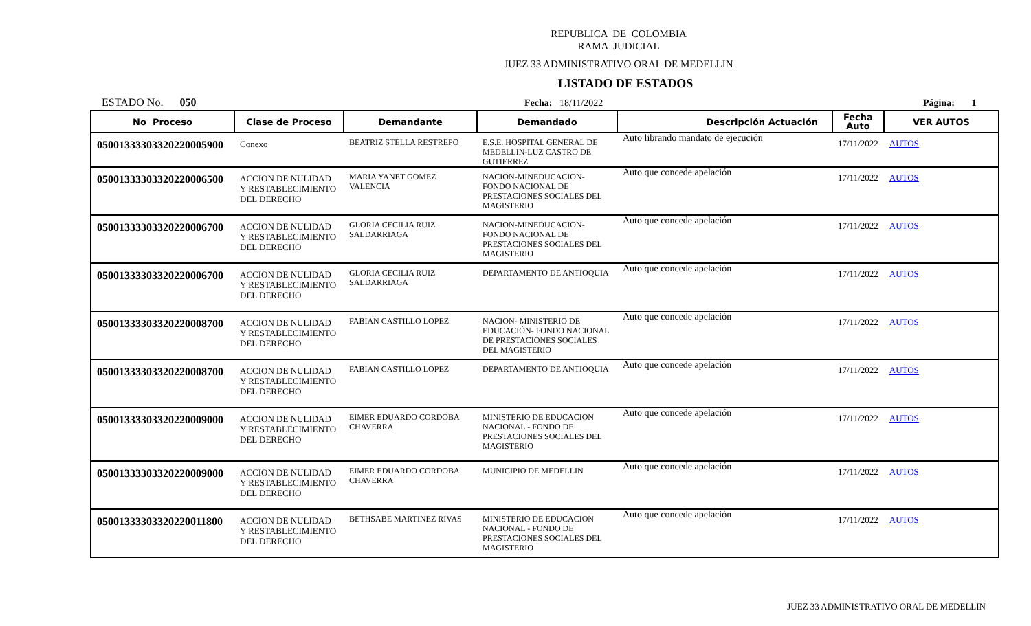REPUBLICA DE COLOMBIA
RAMA JUDICIAL
JUEZ 33 ADMINISTRATIVO ORAL DE MEDELLIN
LISTADO DE ESTADOS
ESTADO No. 050 Fecha: 18/11/2022 Página: 1
| No Proceso | Clase de Proceso | Demandante | Demandado | Descripción Actuación | Fecha Auto | VER AUTOS |
| --- | --- | --- | --- | --- | --- | --- |
| 05001333303320220005900 | Conexo | BEATRIZ STELLA RESTREPO | E.S.E. HOSPITAL GENERAL DE MEDELLIN-LUZ CASTRO DE GUTIERREZ | Auto librando mandato de ejecución | 17/11/2022 | AUTOS |
| 05001333303320220006500 | ACCION DE NULIDAD Y RESTABLECIMIENTO DEL DERECHO | MARIA YANET GOMEZ VALENCIA | NACION-MINEDUCACION-FONDO NACIONAL DE PRESTACIONES SOCIALES DEL MAGISTERIO | Auto que concede apelación | 17/11/2022 | AUTOS |
| 05001333303320220006700 | ACCION DE NULIDAD Y RESTABLECIMIENTO DEL DERECHO | GLORIA CECILIA RUIZ SALDARRIAGA | NACION-MINEDUCACION-FONDO NACIONAL DE PRESTACIONES SOCIALES DEL MAGISTERIO | Auto que concede apelación | 17/11/2022 | AUTOS |
| 05001333303320220006700 | ACCION DE NULIDAD Y RESTABLECIMIENTO DEL DERECHO | GLORIA CECILIA RUIZ SALDARRIAGA | DEPARTAMENTO DE ANTIOQUIA | Auto que concede apelación | 17/11/2022 | AUTOS |
| 05001333303320220008700 | ACCION DE NULIDAD Y RESTABLECIMIENTO DEL DERECHO | FABIAN CASTILLO LOPEZ | NACION- MINISTERIO DE EDUCACIÓN- FONDO NACIONAL DE PRESTACIONES SOCIALES DEL MAGISTERIO | Auto que concede apelación | 17/11/2022 | AUTOS |
| 05001333303320220008700 | ACCION DE NULIDAD Y RESTABLECIMIENTO DEL DERECHO | FABIAN CASTILLO LOPEZ | DEPARTAMENTO DE ANTIOQUIA | Auto que concede apelación | 17/11/2022 | AUTOS |
| 05001333303320220009000 | ACCION DE NULIDAD Y RESTABLECIMIENTO DEL DERECHO | EIMER EDUARDO CORDOBA CHAVERRA | MINISTERIO DE EDUCACION NACIONAL - FONDO DE PRESTACIONES SOCIALES DEL MAGISTERIO | Auto que concede apelación | 17/11/2022 | AUTOS |
| 05001333303320220009000 | ACCION DE NULIDAD Y RESTABLECIMIENTO DEL DERECHO | EIMER EDUARDO CORDOBA CHAVERRA | MUNICIPIO DE MEDELLIN | Auto que concede apelación | 17/11/2022 | AUTOS |
| 05001333303320220011800 | ACCION DE NULIDAD Y RESTABLECIMIENTO DEL DERECHO | BETHSABE MARTINEZ RIVAS | MINISTERIO DE EDUCACION NACIONAL - FONDO DE PRESTACIONES SOCIALES DEL MAGISTERIO | Auto que concede apelación | 17/11/2022 | AUTOS |
JUEZ 33 ADMINISTRATIVO ORAL DE MEDELLIN